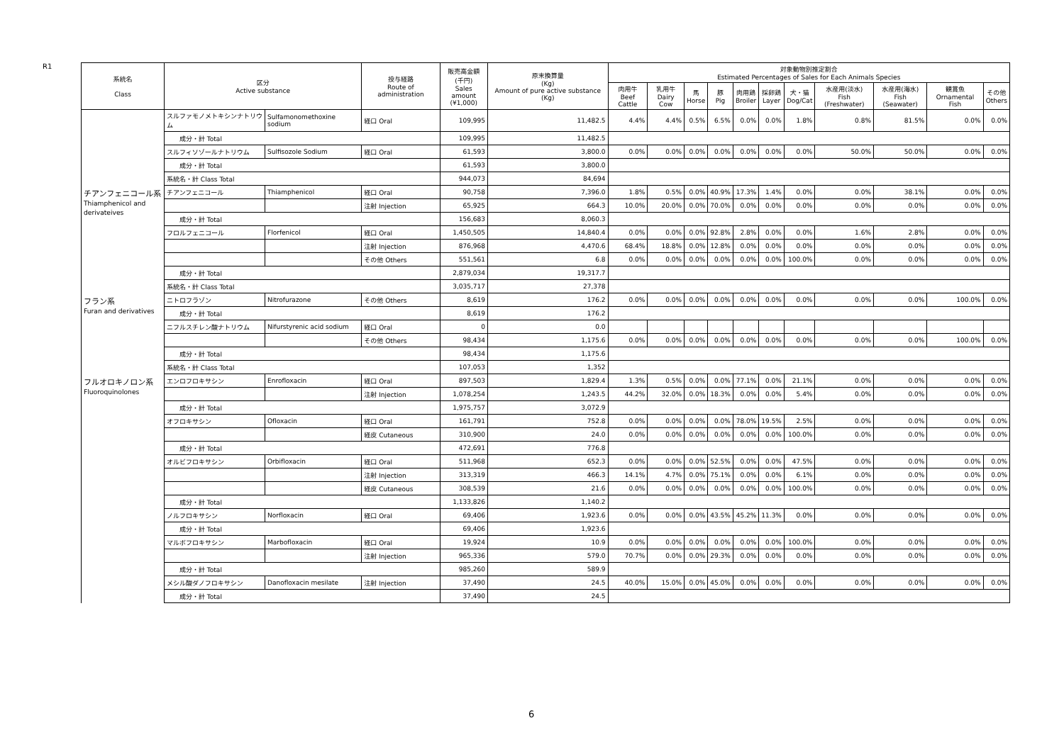R1
| 系統名 Class | 区分 Active substance | | 投与経路 Route of administration | 販売高金額 (千円) Sales amount (¥1,000) | 原末換算量 (Kg) Amount of pure active substance (Kg) | 対象動物別推定割合 Estimated Percentages of Sales for Each Animals Species | | | | | | | | | | |
| --- | --- | --- | --- | --- | --- | --- | --- | --- | --- | --- | --- | --- | --- | --- | --- | --- |
| | | | | | | 肉用牛 Beef Cattle | 乳用牛 Dairy Cow | 馬 Horse | 豚 Pig | 肉用鶏 Broiler | 採卵鶏 Layer | 犬・猫 Dog/Cat | 水産用(淡水) Fish (Freshwater) | 水産用(海水) Fish (Seawater) | 観賞魚 Ornamental Fish | その他 Others |
| | スルファモノメトキシンナトリウム | Sulfamonomethoxine sodium | 経口 Oral | 109,995 | 11,482.5 | 4.4% | 4.4% | 0.5% | 6.5% | 0.0% | 0.0% | 1.8% | 0.8% | 81.5% | 0.0% | 0.0% |
| | 成分・計 Total | | | 109,995 | 11,482.5 | | | | | | | | | | | |
| | スルフィソゾールナトリウム | Sulfisozole Sodium | 経口 Oral | 61,593 | 3,800.0 | 0.0% | 0.0% | 0.0% | 0.0% | 0.0% | 0.0% | 0.0% | 50.0% | 50.0% | 0.0% | 0.0% |
| | 成分・計 Total | | | 61,593 | 3,800.0 | | | | | | | | | | | |
| | 系統名・計 Class Total | | | 944,073 | 84,694 | | | | | | | | | | | |
| チアンフェニコール系 Thiamphenicol and derivateives | チアンフェニコール | Thiamphenicol | 経口 Oral | 90,758 | 7,396.0 | 1.8% | 0.5% | 0.0% | 40.9% | 17.3% | 1.4% | 0.0% | 0.0% | 38.1% | 0.0% | 0.0% |
| | | | 注射 Injection | 65,925 | 664.3 | 10.0% | 20.0% | 0.0% | 70.0% | 0.0% | 0.0% | 0.0% | 0.0% | 0.0% | 0.0% | 0.0% |
| | 成分・計 Total | | | 156,683 | 8,060.3 | | | | | | | | | | | |
| | フロルフェニコール | Florfenicol | 経口 Oral | 1,450,505 | 14,840.4 | 0.0% | 0.0% | 0.0% | 92.8% | 2.8% | 0.0% | 0.0% | 1.6% | 2.8% | 0.0% | 0.0% |
| | | | 注射 Injection | 876,968 | 4,470.6 | 68.4% | 18.8% | 0.0% | 12.8% | 0.0% | 0.0% | 0.0% | 0.0% | 0.0% | 0.0% | 0.0% |
| | | | その他 Others | 551,561 | 6.8 | 0.0% | 0.0% | 0.0% | 0.0% | 0.0% | 0.0% | 100.0% | 0.0% | 0.0% | 0.0% | 0.0% |
| | 成分・計 Total | | | 2,879,034 | 19,317.7 | | | | | | | | | | | |
| | 系統名・計 Class Total | | | 3,035,717 | 27,378 | | | | | | | | | | | |
| フラン系 Furan and derivatives | ニトロフラゾン | Nitrofurazone | その他 Others | 8,619 | 176.2 | 0.0% | 0.0% | 0.0% | 0.0% | 0.0% | 0.0% | 0.0% | 0.0% | 0.0% | 100.0% | 0.0% |
| | 成分・計 Total | | | 8,619 | 176.2 | | | | | | | | | | | |
| | ニフルスチレン酸ナトリウム | Nifurstyrenic acid sodium | 経口 Oral | 0 | 0.0 | | | | | | | | | | | |
| | | | その他 Others | 98,434 | 1,175.6 | 0.0% | 0.0% | 0.0% | 0.0% | 0.0% | 0.0% | 0.0% | 0.0% | 0.0% | 100.0% | 0.0% |
| | 成分・計 Total | | | 98,434 | 1,175.6 | | | | | | | | | | | |
| | 系統名・計 Class Total | | | 107,053 | 1,352 | | | | | | | | | | | |
| フルオロキノロン系 Fluoroquinolones | エンロフロキサシン | Enrofloxacin | 経口 Oral | 897,503 | 1,829.4 | 1.3% | 0.5% | 0.0% | 0.0% | 77.1% | 0.0% | 21.1% | 0.0% | 0.0% | 0.0% | 0.0% |
| | | | 注射 Injection | 1,078,254 | 1,243.5 | 44.2% | 32.0% | 0.0% | 18.3% | 0.0% | 0.0% | 5.4% | 0.0% | 0.0% | 0.0% | 0.0% |
| | 成分・計 Total | | | 1,975,757 | 3,072.9 | | | | | | | | | | | |
| | オフロキサシン | Ofloxacin | 経口 Oral | 161,791 | 752.8 | 0.0% | 0.0% | 0.0% | 0.0% | 78.0% | 19.5% | 2.5% | 0.0% | 0.0% | 0.0% | 0.0% |
| | | | 経皮 Cutaneous | 310,900 | 24.0 | 0.0% | 0.0% | 0.0% | 0.0% | 0.0% | 0.0% | 100.0% | 0.0% | 0.0% | 0.0% | 0.0% |
| | 成分・計 Total | | | 472,691 | 776.8 | | | | | | | | | | | |
| | オルビフロキサシン | Orbifloxacin | 経口 Oral | 511,968 | 652.3 | 0.0% | 0.0% | 0.0% | 52.5% | 0.0% | 0.0% | 47.5% | 0.0% | 0.0% | 0.0% | 0.0% |
| | | | 注射 Injection | 313,319 | 466.3 | 14.1% | 4.7% | 0.0% | 75.1% | 0.0% | 0.0% | 6.1% | 0.0% | 0.0% | 0.0% | 0.0% |
| | | | 経皮 Cutaneous | 308,539 | 21.6 | 0.0% | 0.0% | 0.0% | 0.0% | 0.0% | 0.0% | 100.0% | 0.0% | 0.0% | 0.0% | 0.0% |
| | 成分・計 Total | | | 1,133,826 | 1,140.2 | | | | | | | | | | | |
| | ノルフロキサシン | Norfloxacin | 経口 Oral | 69,406 | 1,923.6 | 0.0% | 0.0% | 0.0% | 43.5% | 45.2% | 11.3% | 0.0% | 0.0% | 0.0% | 0.0% | 0.0% |
| | 成分・計 Total | | | 69,406 | 1,923.6 | | | | | | | | | | | |
| | マルボフロキサシン | Marbofloxacin | 経口 Oral | 19,924 | 10.9 | 0.0% | 0.0% | 0.0% | 0.0% | 0.0% | 0.0% | 100.0% | 0.0% | 0.0% | 0.0% | 0.0% |
| | | | 注射 Injection | 965,336 | 579.0 | 70.7% | 0.0% | 0.0% | 29.3% | 0.0% | 0.0% | 0.0% | 0.0% | 0.0% | 0.0% | 0.0% |
| | 成分・計 Total | | | 985,260 | 589.9 | | | | | | | | | | | |
| | メシル酸ダノフロキサシン | Danofloxacin mesilate | 注射 Injection | 37,490 | 24.5 | 40.0% | 15.0% | 0.0% | 45.0% | 0.0% | 0.0% | 0.0% | 0.0% | 0.0% | 0.0% | 0.0% |
| | 成分・計 Total | | | 37,490 | 24.5 | | | | | | | | | | | |
6